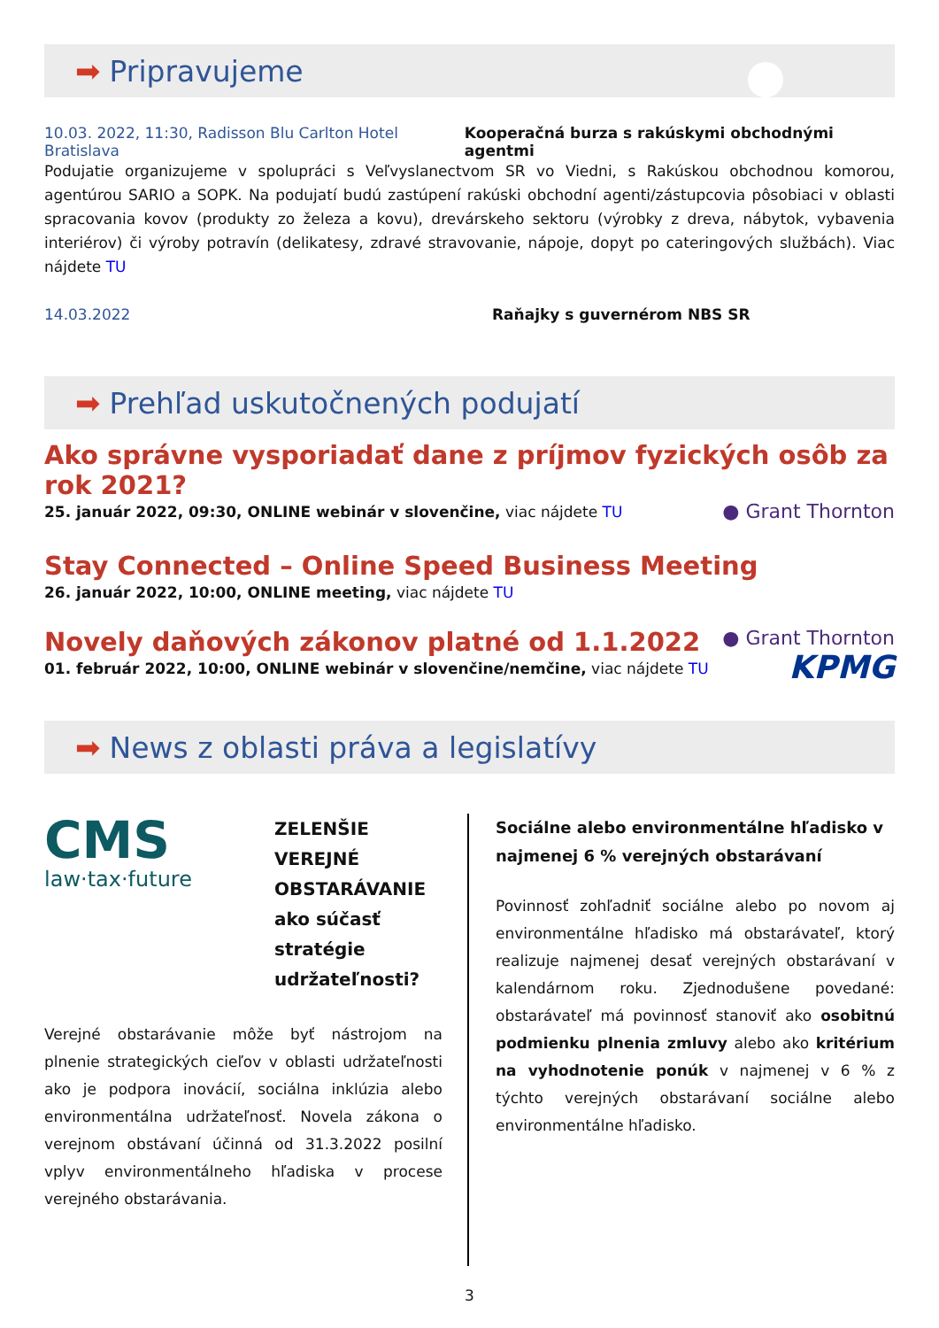➡ Pripravujeme
10.03. 2022, 11:30, Radisson Blu Carlton Hotel Bratislava Kooperačná burza s rakúskymi obchodnými agentmi
Podujatie organizujeme v spolupráci s Veľvyslanectvom SR vo Viedni, s Rakúskou obchodnou komorou, agentúrou SARIO a SOPK. Na podujatí budú zastúpení rakúski obchodní agenti/zástupcovia pôsobiaci v oblasti spracovania kovov (produkty zo železa a kovu), drevárskeho sektoru (výrobky z dreva, nábytok, vybavenia interiérov) či výroby potravín (delikatesy, zdravé stravovanie, nápoje, dopyt po cateringových službách). Viac nájdete TU
14.03.2022 Raňajky s guvernérom NBS SR
➡ Prehľad uskutočnených podujatí
Ako správne vysporiadať dane z príjmov fyzických osôb za rok 2021?
25. január 2022, 09:30, ONLINE webinár v slovenčine, viac nájdete TU
● Grant Thornton
Stay Connected – Online Speed Business Meeting
26. január 2022, 10:00, ONLINE meeting, viac nájdete TU
Novely daňových zákonov platné od 1.1.2022
01. február 2022, 10:00, ONLINE webinár v slovenčine/nemčine, viac nájdete TU
● Grant Thornton
KPMG
➡
News z oblasti práva a legislatívy
CMS
law·tax·future
ZELENŠIE VEREJNÉ OBSTARÁVANIE ako súčasť stratégie udržateľnosti?
Verejné obstarávanie môže byť nástrojom na plnenie strategických cieľov v oblasti udržateľnosti ako je podpora inovácií, sociálna inklúzia alebo environmentálna udržateľnosť. Novela zákona o verejnom obstávaní účinná od 31.3.2022 posilní vplyv environmentálneho hľadiska v procese verejného obstarávania.
Sociálne alebo environmentálne hľadisko v najmenej 6 % verejných obstarávaní
Povinnosť zohľadniť sociálne alebo po novom aj environmentálne hľadisko má obstarávateľ, ktorý realizuje najmenej desať verejných obstarávaní v kalendárnom roku. Zjednodušene povedané: obstarávateľ má povinnosť stanoviť ako osobitnú podmienku plnenia zmluvy alebo ako kritérium na vyhodnotenie ponúk v najmenej v 6 % z týchto verejných obstarávaní sociálne alebo environmentálne hľadisko.
3